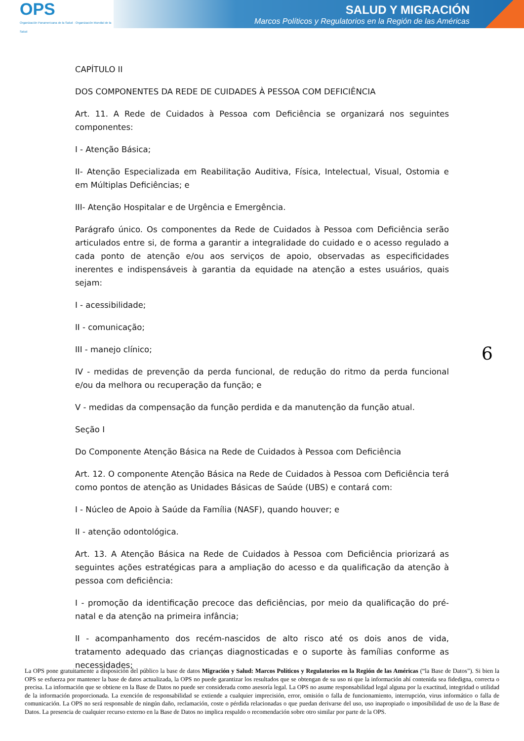OPS
Organización Panamericana de la Salud · Organización Mundial de la Salud
SALUD Y MIGRACIÓN
Marcos Políticos y Regulatorios en la Región de las Américas
CAPÍTULO II
DOS COMPONENTES DA REDE DE CUIDADES À PESSOA COM DEFICIÊNCIA
Art. 11. A Rede de Cuidados à Pessoa com Deficiência se organizará nos seguintes componentes:
I - Atenção Básica;
II- Atenção Especializada em Reabilitação Auditiva, Física, Intelectual, Visual, Ostomia e em Múltiplas Deficiências; e
III- Atenção Hospitalar e de Urgência e Emergência.
Parágrafo único. Os componentes da Rede de Cuidados à Pessoa com Deficiência serão articulados entre si, de forma a garantir a integralidade do cuidado e o acesso regulado a cada ponto de atenção e/ou aos serviços de apoio, observadas as especificidades inerentes e indispensáveis à garantia da equidade na atenção a estes usuários, quais sejam:
I - acessibilidade;
II - comunicação;
III - manejo clínico;
IV - medidas de prevenção da perda funcional, de redução do ritmo da perda funcional e/ou da melhora ou recuperação da função; e
V - medidas da compensação da função perdida e da manutenção da função atual.
Seção I
Do Componente Atenção Básica na Rede de Cuidados à Pessoa com Deficiência
Art. 12. O componente Atenção Básica na Rede de Cuidados à Pessoa com Deficiência terá como pontos de atenção as Unidades Básicas de Saúde (UBS) e contará com:
I - Núcleo de Apoio à Saúde da Família (NASF), quando houver; e
II - atenção odontológica.
Art. 13. A Atenção Básica na Rede de Cuidados à Pessoa com Deficiência priorizará as seguintes ações estratégicas para a ampliação do acesso e da qualificação da atenção à pessoa com deficiência:
I - promoção da identificação precoce das deficiências, por meio da qualificação do pré-natal e da atenção na primeira infância;
II - acompanhamento dos recém-nascidos de alto risco até os dois anos de vida, tratamento adequado das crianças diagnosticadas e o suporte às famílias conforme as necessidades;
6
La OPS pone gratuitamente a disposición del público la base de datos Migración y Salud: Marcos Políticos y Regulatorios en la Región de las Américas (“la Base de Datos”). Si bien la OPS se esfuerza por mantener la base de datos actualizada, la OPS no puede garantizar los resultados que se obtengan de su uso ni que la información ahí contenida sea fidedigna, correcta o precisa. La información que se obtiene en la Base de Datos no puede ser considerada como asesoría legal. La OPS no asume responsabilidad legal alguna por la exactitud, integridad o utilidad de la información proporcionada. La exención de responsabilidad se extiende a cualquier imprecisión, error, omisión o falla de funcionamiento, interrupción, virus informático o falla de comunicación. La OPS no será responsable de ningún daño, reclamación, coste o pérdida relacionadas o que puedan derivarse del uso, uso inapropiado o imposibilidad de uso de la Base de Datos. La presencia de cualquier recurso externo en la Base de Datos no implica respaldo o recomendación sobre otro similar por parte de la OPS.